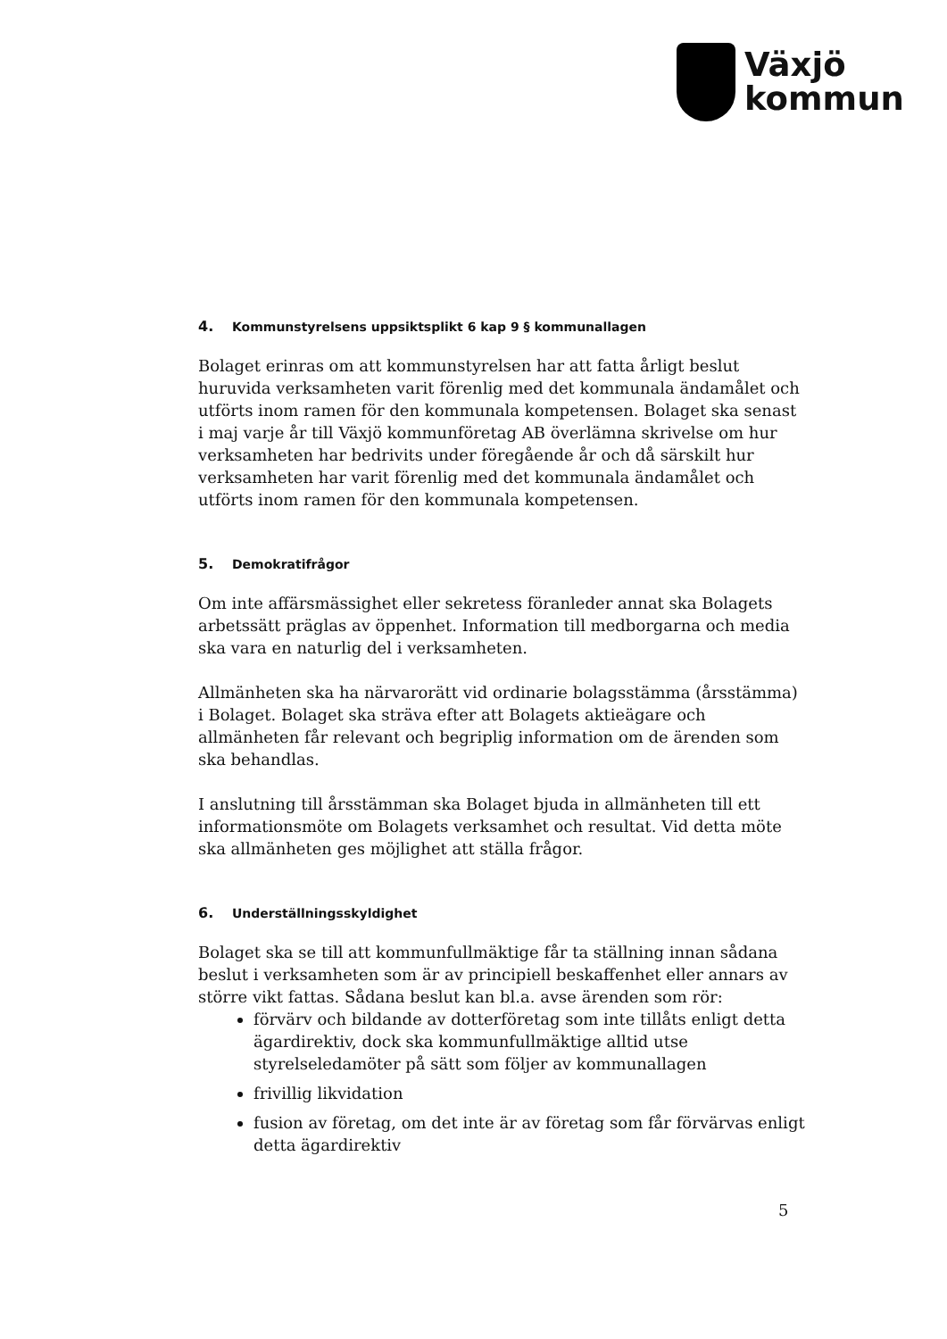Växjö
kommun
4. Kommunstyrelsens uppsiktsplikt 6 kap 9 § kommunallagen
Bolaget erinras om att kommunstyrelsen har att fatta årligt beslut huruvida verksamheten varit förenlig med det kommunala ändamålet och utförts inom ramen för den kommunala kompetensen. Bolaget ska senast i maj varje år till Växjö kommunföretag AB överlämna skrivelse om hur verksamheten har bedrivits under föregående år och då särskilt hur verksamheten har varit förenlig med det kommunala ändamålet och utförts inom ramen för den kommunala kompetensen.
5. Demokratifrågor
Om inte affärsmässighet eller sekretess föranleder annat ska Bolagets arbetssätt präglas av öppenhet. Information till medborgarna och media ska vara en naturlig del i verksamheten.
Allmänheten ska ha närvarorätt vid ordinarie bolagsstämma (årsstämma) i Bolaget. Bolaget ska sträva efter att Bolagets aktieägare och allmänheten får relevant och begriplig information om de ärenden som ska behandlas.
I anslutning till årsstämman ska Bolaget bjuda in allmänheten till ett informationsmöte om Bolagets verksamhet och resultat. Vid detta möte ska allmänheten ges möjlighet att ställa frågor.
6. Underställningsskyldighet
Bolaget ska se till att kommunfullmäktige får ta ställning innan sådana beslut i verksamheten som är av principiell beskaffenhet eller annars av större vikt fattas. Sådana beslut kan bl.a. avse ärenden som rör:
förvärv och bildande av dotterföretag som inte tillåts enligt detta ägardirektiv, dock ska kommunfullmäktige alltid utse styrelseledamöter på sätt som följer av kommunallagen
frivillig likvidation
fusion av företag, om det inte är av företag som får förvärvas enligt detta ägardirektiv
5